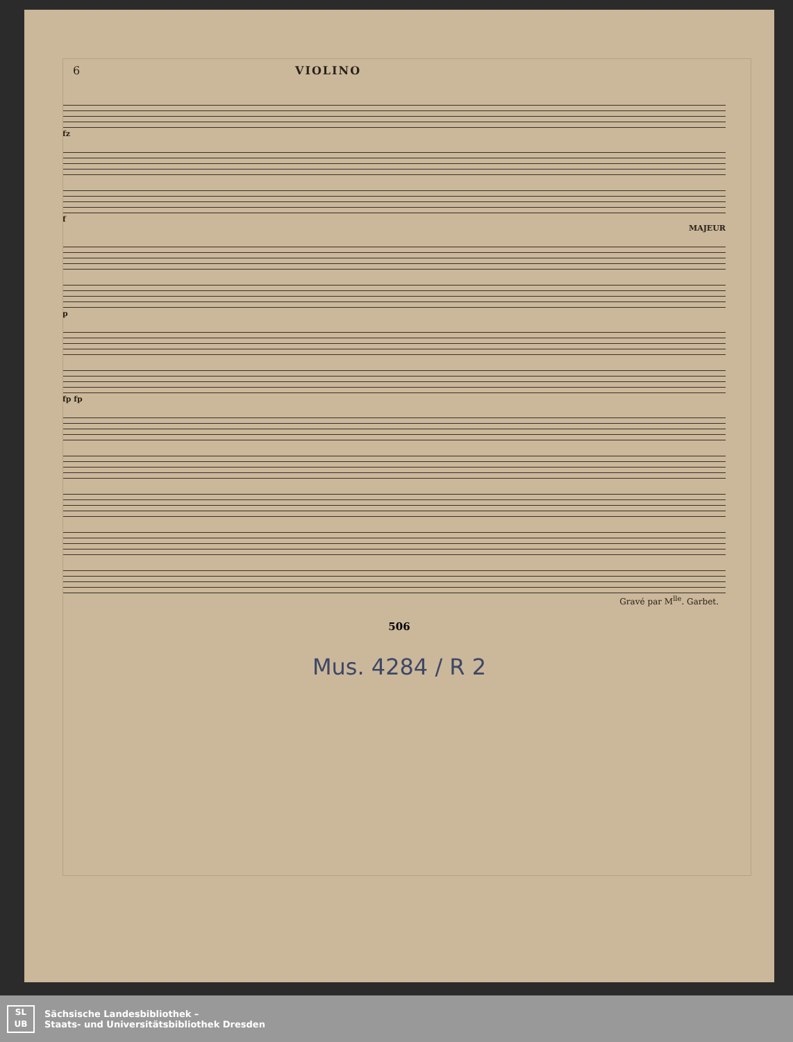6 VIOLINO
fz
f
MAJEUR
p
fp fp
Gravé par M<sup>lle</sup>. Garbet.
506
Mus. 4284 / R 2
SL
UB
Sächsische Landesbibliothek –
Staats- und Universitätsbibliothek Dresden